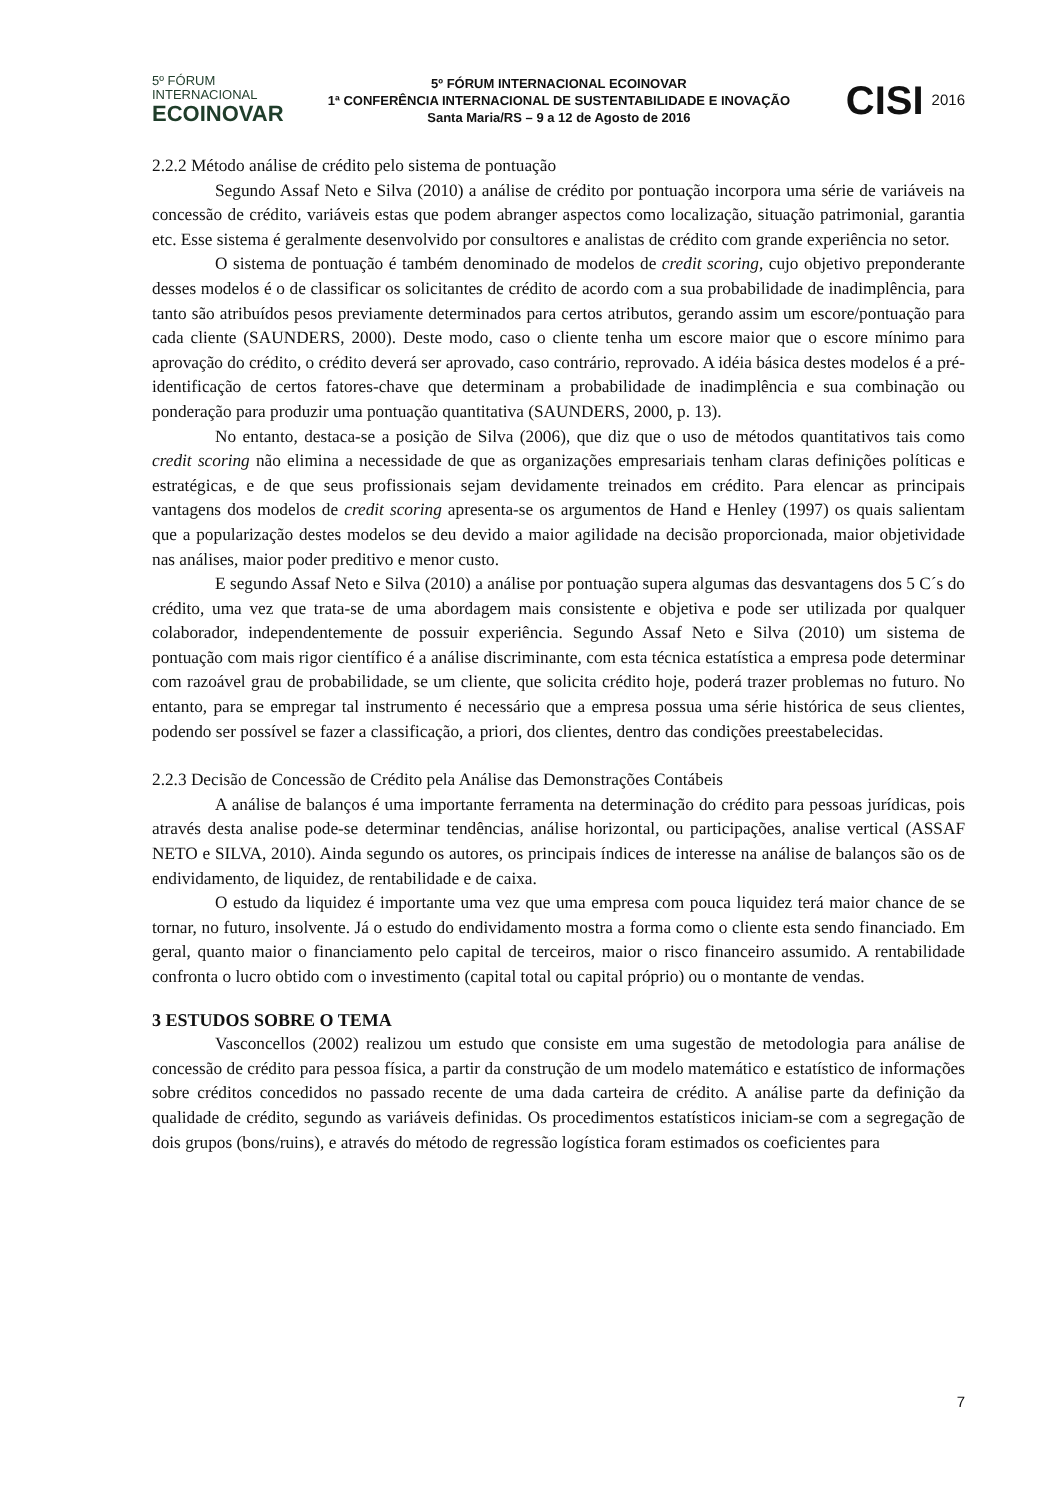5º FÓRUM
INTERNACIONAL
ECOINOVAR
5º FÓRUM INTERNACIONAL ECOINOVAR
1ª CONFERÊNCIA INTERNACIONAL DE SUSTENTABILIDADE E INOVAÇÃO
Santa Maria/RS – 9 a 12 de Agosto de 2016
CISI 2016
2.2.2 Método análise de crédito pelo sistema de pontuação
Segundo Assaf Neto e Silva (2010) a análise de crédito por pontuação incorpora uma série de variáveis na concessão de crédito, variáveis estas que podem abranger aspectos como localização, situação patrimonial, garantia etc. Esse sistema é geralmente desenvolvido por consultores e analistas de crédito com grande experiência no setor.
O sistema de pontuação é também denominado de modelos de credit scoring, cujo objetivo preponderante desses modelos é o de classificar os solicitantes de crédito de acordo com a sua probabilidade de inadimplência, para tanto são atribuídos pesos previamente determinados para certos atributos, gerando assim um escore/pontuação para cada cliente (SAUNDERS, 2000). Deste modo, caso o cliente tenha um escore maior que o escore mínimo para aprovação do crédito, o crédito deverá ser aprovado, caso contrário, reprovado. A idéia básica destes modelos é a pré-identificação de certos fatores-chave que determinam a probabilidade de inadimplência e sua combinação ou ponderação para produzir uma pontuação quantitativa (SAUNDERS, 2000, p. 13).
No entanto, destaca-se a posição de Silva (2006), que diz que o uso de métodos quantitativos tais como credit scoring não elimina a necessidade de que as organizações empresariais tenham claras definições políticas e estratégicas, e de que seus profissionais sejam devidamente treinados em crédito. Para elencar as principais vantagens dos modelos de credit scoring apresenta-se os argumentos de Hand e Henley (1997) os quais salientam que a popularização destes modelos se deu devido a maior agilidade na decisão proporcionada, maior objetividade nas análises, maior poder preditivo e menor custo.
E segundo Assaf Neto e Silva (2010) a análise por pontuação supera algumas das desvantagens dos 5 C´s do crédito, uma vez que trata-se de uma abordagem mais consistente e objetiva e pode ser utilizada por qualquer colaborador, independentemente de possuir experiência. Segundo Assaf Neto e Silva (2010) um sistema de pontuação com mais rigor científico é a análise discriminante, com esta técnica estatística a empresa pode determinar com razoável grau de probabilidade, se um cliente, que solicita crédito hoje, poderá trazer problemas no futuro. No entanto, para se empregar tal instrumento é necessário que a empresa possua uma série histórica de seus clientes, podendo ser possível se fazer a classificação, a priori, dos clientes, dentro das condições preestabelecidas.
2.2.3 Decisão de Concessão de Crédito pela Análise das Demonstrações Contábeis
A análise de balanços é uma importante ferramenta na determinação do crédito para pessoas jurídicas, pois através desta analise pode-se determinar tendências, análise horizontal, ou participações, analise vertical (ASSAF NETO e SILVA, 2010). Ainda segundo os autores, os principais índices de interesse na análise de balanços são os de endividamento, de liquidez, de rentabilidade e de caixa.
O estudo da liquidez é importante uma vez que uma empresa com pouca liquidez terá maior chance de se tornar, no futuro, insolvente. Já o estudo do endividamento mostra a forma como o cliente esta sendo financiado. Em geral, quanto maior o financiamento pelo capital de terceiros, maior o risco financeiro assumido. A rentabilidade confronta o lucro obtido com o investimento (capital total ou capital próprio) ou o montante de vendas.
3 ESTUDOS SOBRE O TEMA
Vasconcellos (2002) realizou um estudo que consiste em uma sugestão de metodologia para análise de concessão de crédito para pessoa física, a partir da construção de um modelo matemático e estatístico de informações sobre créditos concedidos no passado recente de uma dada carteira de crédito. A análise parte da definição da qualidade de crédito, segundo as variáveis definidas. Os procedimentos estatísticos iniciam-se com a segregação de dois grupos (bons/ruins), e através do método de regressão logística foram estimados os coeficientes para
7